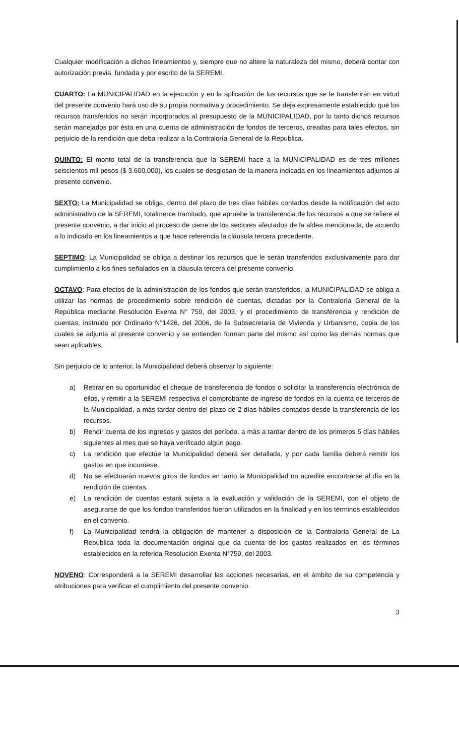Cualquier modificación a dichos lineamientos y, siempre que no altere la naturaleza del mismo, deberá contar con autorización previa, fundada y por escrito de la SEREMI.
CUARTO: La MUNICIPALIDAD en la ejecución y en la aplicación de los recursos que se le transferirán en virtud del presente convenio hará uso de su propia normativa y procedimiento. Se deja expresamente establecido que los recursos transferidos no serán incorporados al presupuesto de la MUNICIPALIDAD, por lo tanto dichos recursos serán manejados por ésta en una cuenta de administración de fondos de terceros, creadas para tales efectos, sin perjuicio de la rendición que deba realizar a la Contraloría General de la Republica.
QUINTO: El monto total de la transferencia que la SEREMI hace a la MUNICIPALIDAD es de tres millones seiscientos mil pesos ($ 3.600.000), los cuales se desglosan de la manera indicada en los lineamientos adjuntos al presente convenio.
SEXTO: La Municipalidad se obliga, dentro del plazo de tres días hábiles contados desde la notificación del acto administrativo de la SEREMI, totalmente tramitado, que apruebe la transferencia de los recursos a que se refiere el presente convenio, a dar inicio al proceso de cierre de los sectores afectados de la aldea mencionada, de acuerdo a lo indicado en los lineamientos a que hace referencia la cláusula tercera precedente.
SEPTIMO: La Municipalidad se obliga a destinar los recursos que le serán transferidos exclusivamente para dar cumplimiento a los fines señalados en la cláusula tercera del presente convenio.
OCTAVO: Para efectos de la administración de los fondos que serán transferidos, la MUNICIPALIDAD se obliga a utilizar las normas de procedimiento sobre rendición de cuentas, dictadas por la Contraloría General de la República mediante Resolución Exenta N° 759, del 2003, y el procedimiento de transferencia y rendición de cuentas, instruido por Ordinario N°1426, del 2006, de la Subsecretaría de Vivienda y Urbanismo, copia de los cuales se adjunta al presente convenio y se entienden forman parte del mismo así como las demás normas que sean aplicables.
Sin perjuicio de lo anterior, la Municipalidad deberá observar lo siguiente:
a) Retirar en su oportunidad el cheque de transferencia de fondos o solicitar la transferencia electrónica de ellos, y remitir a la SEREMI respectiva el comprobante de ingreso de fondos en la cuenta de terceros de la Municipalidad, a más tardar dentro del plazo de 2 días hábiles contados desde la transferencia de los recursos.
b) Rendir cuenta de los ingresos y gastos del período, a más a tardar dentro de los primeros 5 días hábiles siguientes al mes que se haya verificado algún pago.
c) La rendición que efectúe la Municipalidad deberá ser detallada, y por cada familia deberá remitir los gastos en que incurriese.
d) No se efectuarán nuevos giros de fondos en tanto la Municipalidad no acredite encontrarse al día en la rendición de cuentas.
e) La rendición de cuentas estará sujeta a la evaluación y validación de la SEREMI, con el objeto de asegurarse de que los fondos transferidos fueron utilizados en la finalidad y en los términos establecidos en el convenio.
f) La Municipalidad tendrá la obligación de mantener a disposición de la Contraloría General de La Republica toda la documentación original que da cuenta de los gastos realizados en los términos establecidos en la referida Resolución Exenta N°759, del 2003.
NOVENO: Corresponderá a la SEREMI desarrollar las acciones necesarias, en el ámbito de su competencia y atribuciones para verificar el cumplimiento del presente convenio.
3